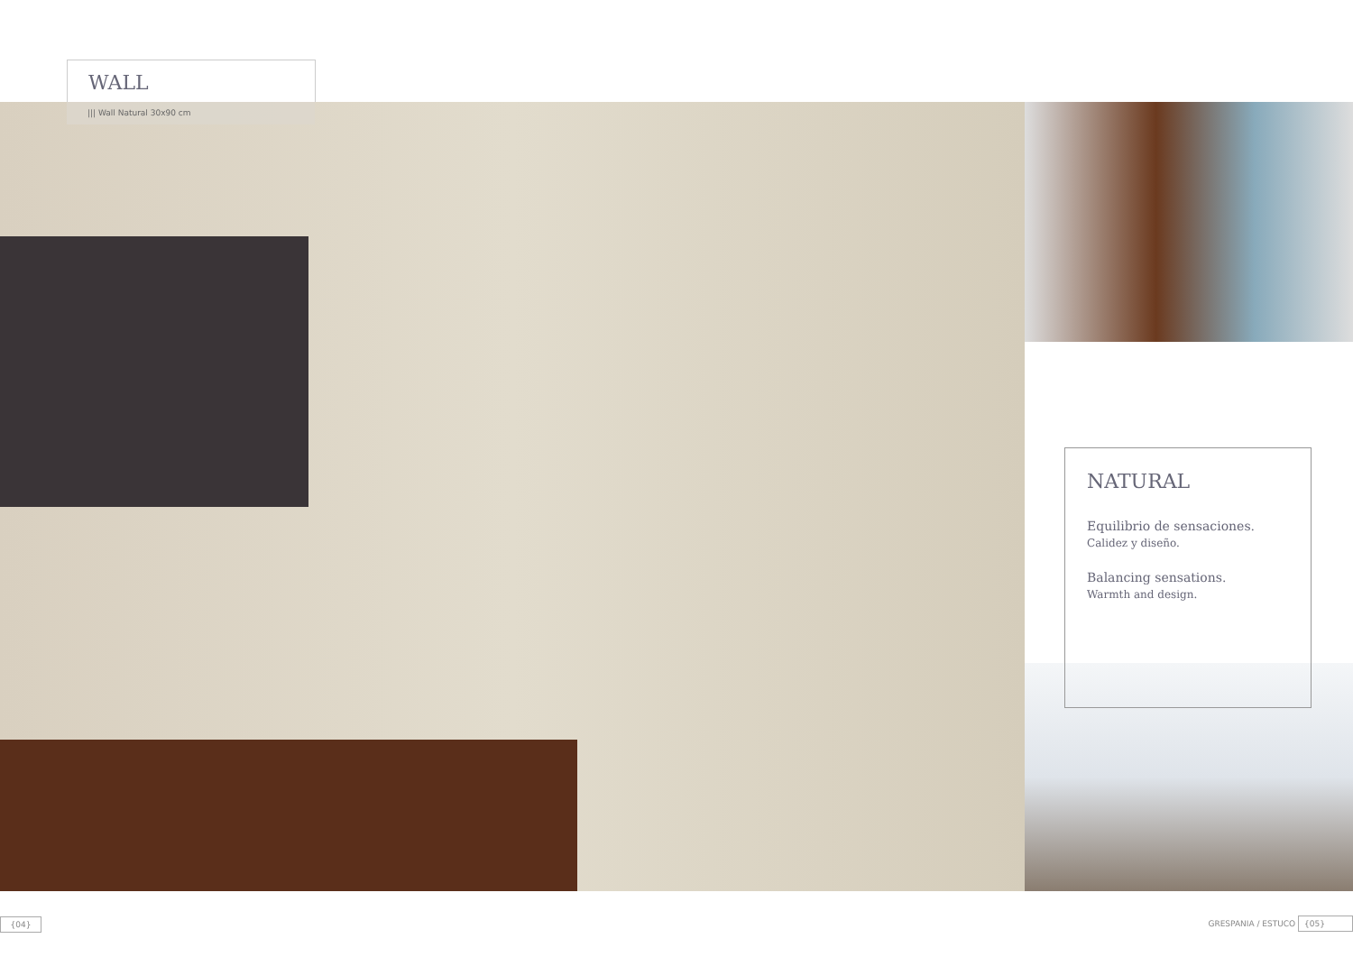WALL
||| Wall Natural 30x90 cm
NATURAL
Equilibrio de sensaciones.
Calidez y diseño.
Balancing sensations.
Warmth and design.
{04} GRESPANIA / ESTUCO {05}